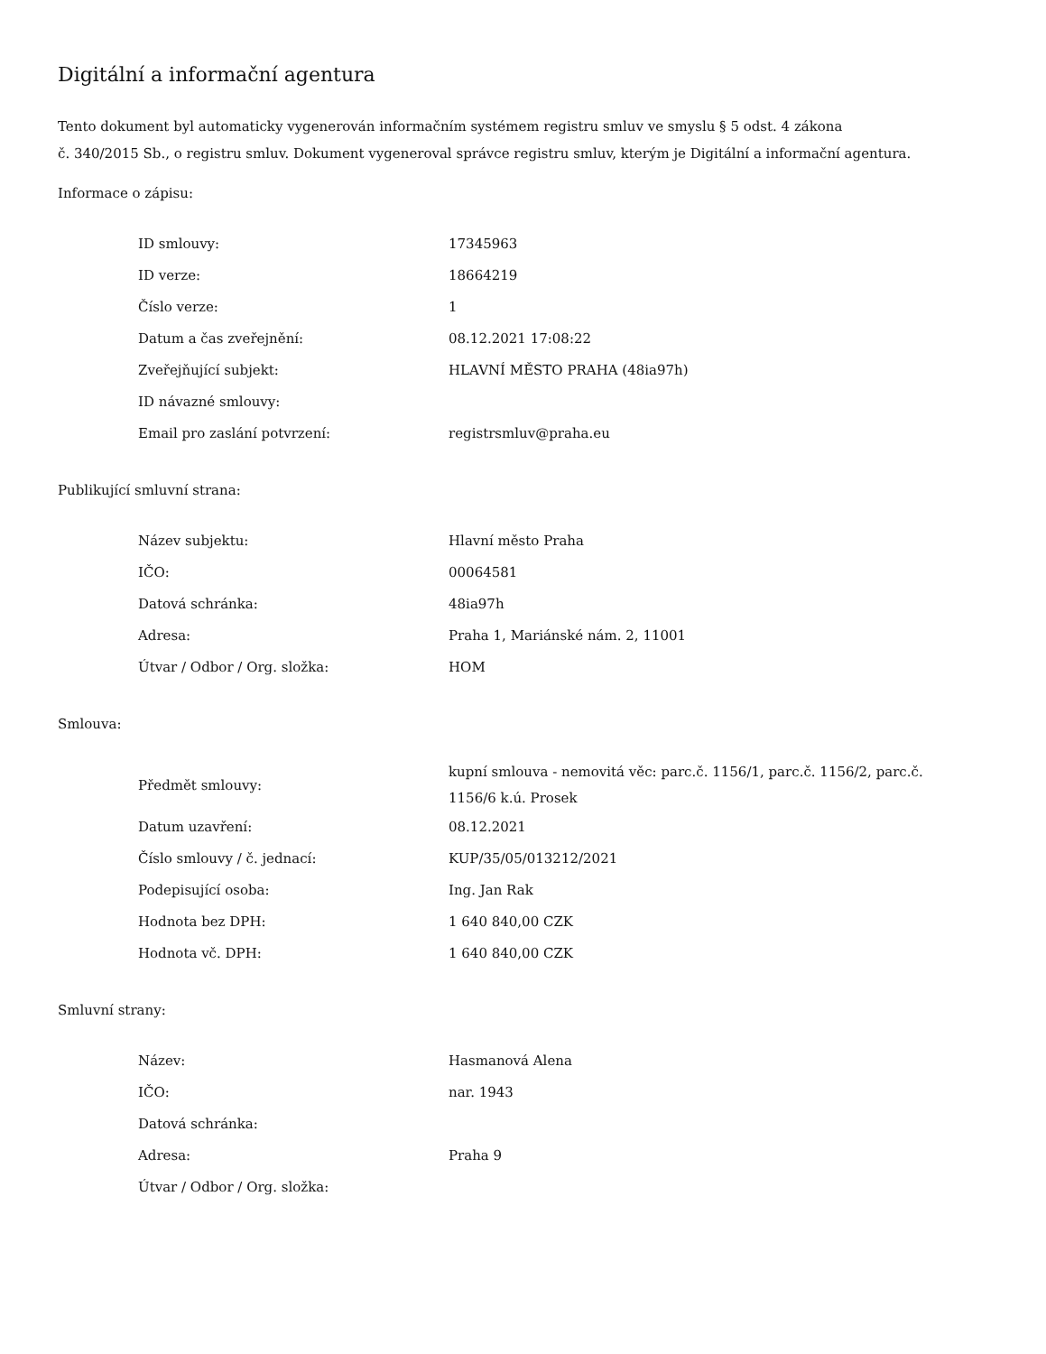Digitální a informační agentura
Tento dokument byl automaticky vygenerován informačním systémem registru smluv ve smyslu § 5 odst. 4 zákona
č. 340/2015 Sb., o registru smluv. Dokument vygeneroval správce registru smluv, kterým je Digitální a informační agentura.
Informace o zápisu:
| ID smlouvy: | 17345963 |
| ID verze: | 18664219 |
| Číslo verze: | 1 |
| Datum a čas zveřejnění: | 08.12.2021 17:08:22 |
| Zveřejňující subjekt: | HLAVNÍ MĚSTO PRAHA (48ia97h) |
| ID návazné smlouvy: | |
| Email pro zaslání potvrzení: | registrsmluv@praha.eu |
Publikující smluvní strana:
| Název subjektu: | Hlavní město Praha |
| IČO: | 00064581 |
| Datová schránka: | 48ia97h |
| Adresa: | Praha 1, Mariánské nám. 2, 11001 |
| Útvar / Odbor / Org. složka: | HOM |
Smlouva:
| Předmět smlouvy: | kupní smlouva - nemovitá věc: parc.č. 1156/1, parc.č. 1156/2, parc.č. 1156/6 k.ú. Prosek |
| Datum uzavření: | 08.12.2021 |
| Číslo smlouvy / č. jednací: | KUP/35/05/013212/2021 |
| Podepisující osoba: | Ing. Jan Rak |
| Hodnota bez DPH: | 1 640 840,00 CZK |
| Hodnota vč. DPH: | 1 640 840,00 CZK |
Smluvní strany:
| Název: | Hasmanová Alena |
| IČO: | nar. 1943 |
| Datová schránka: | |
| Adresa: | Praha 9 |
| Útvar / Odbor / Org. složka: | |